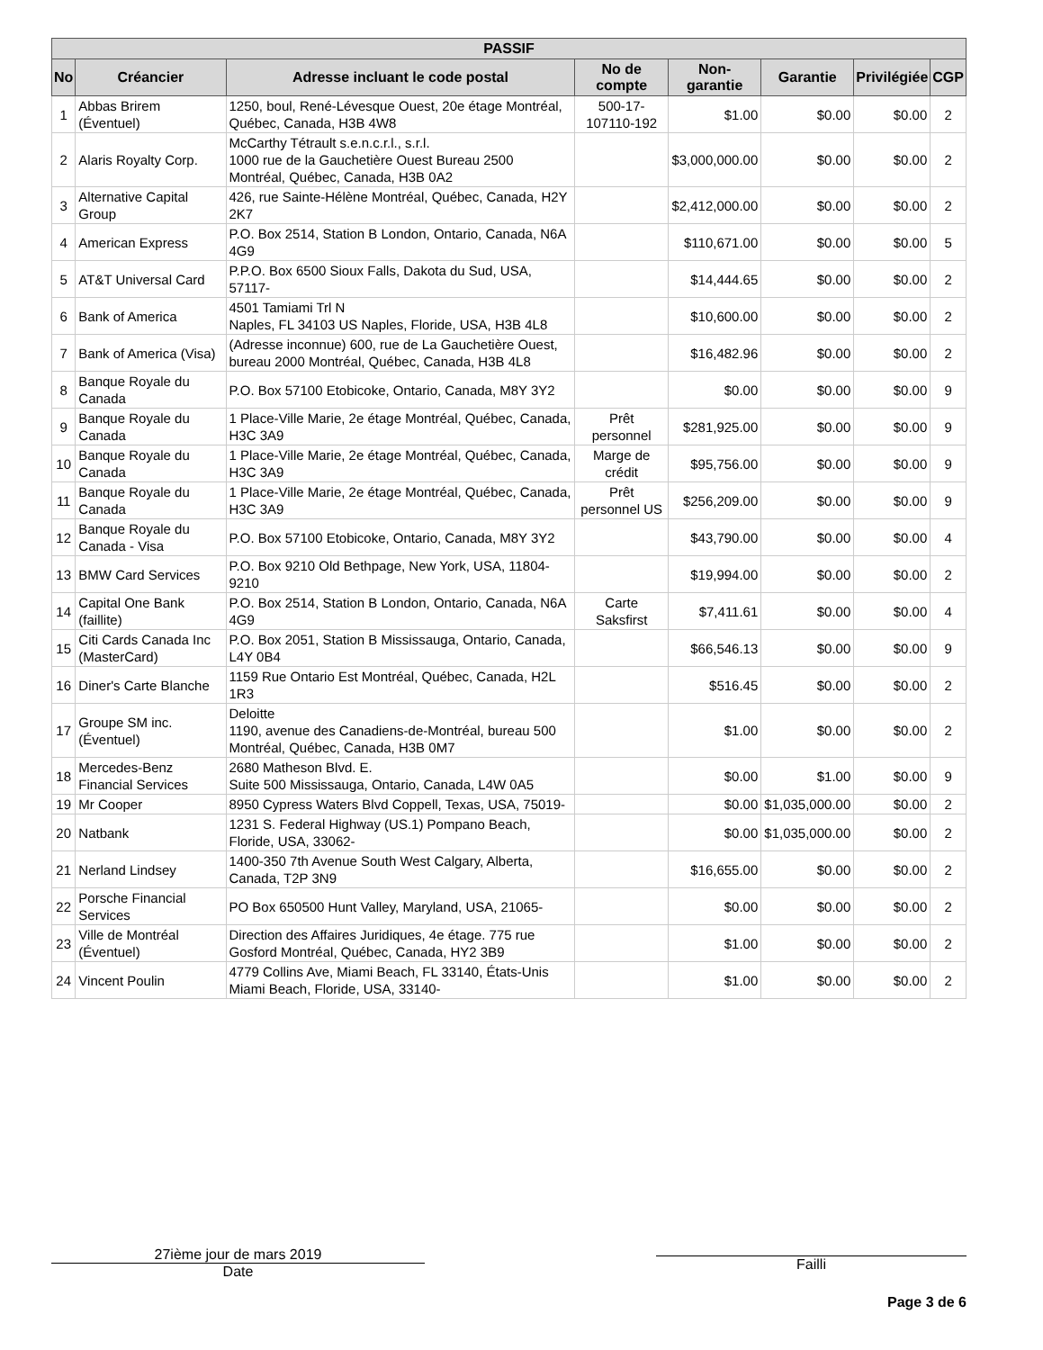| PASSIF | | | | | | | |
| --- | --- | --- | --- | --- | --- | --- | --- |
| No | Créancier | Adresse incluant le code postal | No de compte | Non-garantie | Garantie | Privilégiée | CGP |
| 1 | Abbas Brirem (Éventuel) | 1250, boul, René-Lévesque Ouest, 20e étage Montréal, Québec, Canada, H3B 4W8 | 500-17-107110-192 | $1.00 | $0.00 | $0.00 | 2 |
| 2 | Alaris Royalty Corp. | McCarthy Tétrault s.e.n.c.r.l., s.r.l. 1000 rue de la Gauchetière Ouest Bureau 2500 Montréal, Québec, Canada, H3B 0A2 | | $3,000,000.00 | $0.00 | $0.00 | 2 |
| 3 | Alternative Capital Group | 426, rue Sainte-Hélène Montréal, Québec, Canada, H2Y 2K7 | | $2,412,000.00 | $0.00 | $0.00 | 2 |
| 4 | American Express | P.O. Box 2514, Station B London, Ontario, Canada, N6A 4G9 | | $110,671.00 | $0.00 | $0.00 | 5 |
| 5 | AT&T Universal Card | P.P.O. Box 6500 Sioux Falls, Dakota du Sud, USA, 57117- | | $14,444.65 | $0.00 | $0.00 | 2 |
| 6 | Bank of America | 4501 Tamiami Trl N Naples, FL 34103 US Naples, Floride, USA, H3B 4L8 | | $10,600.00 | $0.00 | $0.00 | 2 |
| 7 | Bank of America (Visa) | (Adresse inconnue) 600, rue de La Gauchetière Ouest, bureau 2000 Montréal, Québec, Canada, H3B 4L8 | | $16,482.96 | $0.00 | $0.00 | 2 |
| 8 | Banque Royale du Canada | P.O. Box 57100 Etobicoke, Ontario, Canada, M8Y 3Y2 | | $0.00 | $0.00 | $0.00 | 9 |
| 9 | Banque Royale du Canada | 1 Place-Ville Marie, 2e étage Montréal, Québec, Canada, H3C 3A9 | Prêt personnel | $281,925.00 | $0.00 | $0.00 | 9 |
| 10 | Banque Royale du Canada | 1 Place-Ville Marie, 2e étage Montréal, Québec, Canada, H3C 3A9 | Marge de crédit | $95,756.00 | $0.00 | $0.00 | 9 |
| 11 | Banque Royale du Canada | 1 Place-Ville Marie, 2e étage Montréal, Québec, Canada, H3C 3A9 | Prêt personnel US | $256,209.00 | $0.00 | $0.00 | 9 |
| 12 | Banque Royale du Canada - Visa | P.O. Box 57100 Etobicoke, Ontario, Canada, M8Y 3Y2 | | $43,790.00 | $0.00 | $0.00 | 4 |
| 13 | BMW Card Services | P.O. Box 9210 Old Bethpage, New York, USA, 11804-9210 | | $19,994.00 | $0.00 | $0.00 | 2 |
| 14 | Capital One Bank (faillite) | P.O. Box 2514, Station B London, Ontario, Canada, N6A 4G9 | Carte Saksfirst | $7,411.61 | $0.00 | $0.00 | 4 |
| 15 | Citi Cards Canada Inc (MasterCard) | P.O. Box 2051, Station B Mississauga, Ontario, Canada, L4Y 0B4 | | $66,546.13 | $0.00 | $0.00 | 9 |
| 16 | Diner's Carte Blanche | 1159 Rue Ontario Est Montréal, Québec, Canada, H2L 1R3 | | $516.45 | $0.00 | $0.00 | 2 |
| 17 | Groupe SM inc. (Éventuel) | Deloitte 1190, avenue des Canadiens-de-Montréal, bureau 500 Montréal, Québec, Canada, H3B 0M7 | | $1.00 | $0.00 | $0.00 | 2 |
| 18 | Mercedes-Benz Financial Services | 2680 Matheson Blvd. E. Suite 500 Mississauga, Ontario, Canada, L4W 0A5 | | $0.00 | $1.00 | $0.00 | 9 |
| 19 | Mr Cooper | 8950 Cypress Waters Blvd Coppell, Texas, USA, 75019- | | $0.00 | $1,035,000.00 | $0.00 | 2 |
| 20 | Natbank | 1231 S. Federal Highway (US.1) Pompano Beach, Floride, USA, 33062- | | $0.00 | $1,035,000.00 | $0.00 | 2 |
| 21 | Nerland Lindsey | 1400-350 7th Avenue South West Calgary, Alberta, Canada, T2P 3N9 | | $16,655.00 | $0.00 | $0.00 | 2 |
| 22 | Porsche Financial Services | PO Box 650500 Hunt Valley, Maryland, USA, 21065- | | $0.00 | $0.00 | $0.00 | 2 |
| 23 | Ville de Montréal (Éventuel) | Direction des Affaires Juridiques, 4e étage. 775 rue Gosford Montréal, Québec, Canada, HY2 3B9 | | $1.00 | $0.00 | $0.00 | 2 |
| 24 | Vincent Poulin | 4779 Collins Ave, Miami Beach, FL 33140, États-Unis Miami Beach, Floride, USA, 33140- | | $1.00 | $0.00 | $0.00 | 2 |
27ième jour de mars 2019
Date
Failli
Page 3 de 6